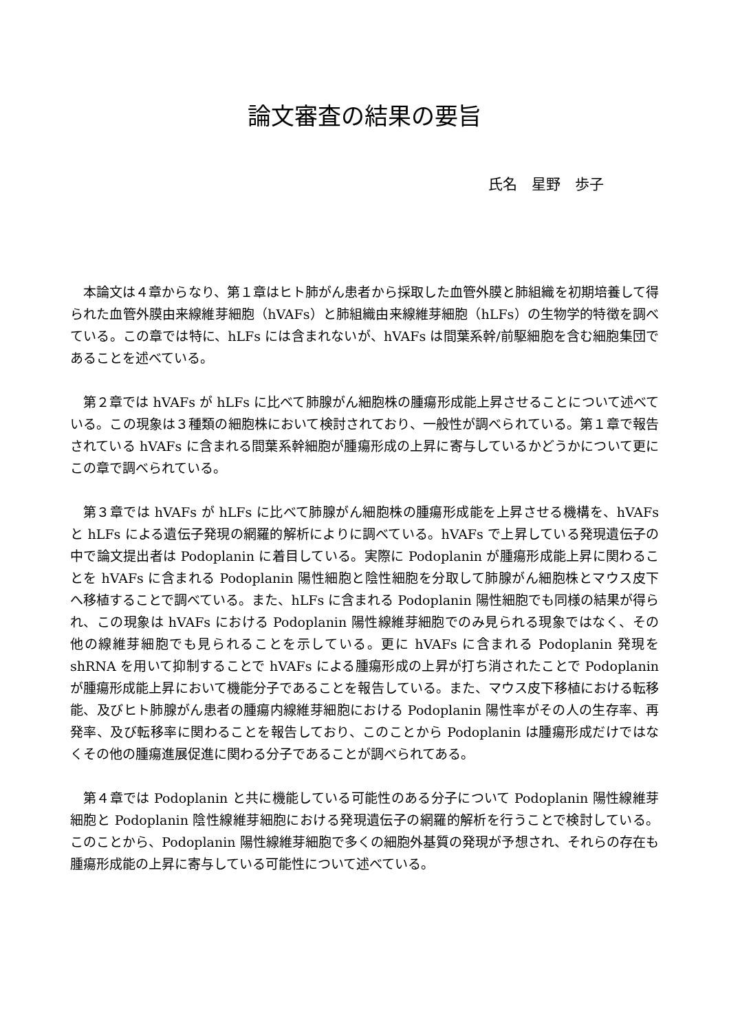論文審査の結果の要旨
氏名　星野　歩子
本論文は４章からなり、第１章はヒト肺がん患者から採取した血管外膜と肺組織を初期培養して得られた血管外膜由来線維芽細胞（hVAFs）と肺組織由来線維芽細胞（hLFs）の生物学的特徴を調べている。この章では特に、hLFs には含まれないが、hVAFs は間葉系幹/前駆細胞を含む細胞集団であることを述べている。
第２章では hVAFs が hLFs に比べて肺腺がん細胞株の腫瘍形成能上昇させることについて述べている。この現象は３種類の細胞株において検討されており、一般性が調べられている。第１章で報告されている hVAFs に含まれる間葉系幹細胞が腫瘍形成の上昇に寄与しているかどうかについて更にこの章で調べられている。
第３章では hVAFs が hLFs に比べて肺腺がん細胞株の腫瘍形成能を上昇させる機構を、hVAFs と hLFs による遺伝子発現の網羅的解析によりに調べている。hVAFs で上昇している発現遺伝子の中で論文提出者は Podoplanin に着目している。実際に Podoplanin が腫瘍形成能上昇に関わることを hVAFs に含まれる Podoplanin 陽性細胞と陰性細胞を分取して肺腺がん細胞株とマウス皮下へ移植することで調べている。また、hLFs に含まれる Podoplanin 陽性細胞でも同様の結果が得られ、この現象は hVAFs における Podoplanin 陽性線維芽細胞でのみ見られる現象ではなく、その他の線維芽細胞でも見られることを示している。更に hVAFs に含まれる Podoplanin 発現を shRNA を用いて抑制することで hVAFs による腫瘍形成の上昇が打ち消されたことで Podoplanin が腫瘍形成能上昇において機能分子であることを報告している。また、マウス皮下移植における転移能、及びヒト肺腺がん患者の腫瘍内線維芽細胞における Podoplanin 陽性率がその人の生存率、再発率、及び転移率に関わることを報告しており、このことから Podoplanin は腫瘍形成だけではなくその他の腫瘍進展促進に関わる分子であることが調べられてある。
第４章では Podoplanin と共に機能している可能性のある分子について Podoplanin 陽性線維芽細胞と Podoplanin 陰性線維芽細胞における発現遺伝子の網羅的解析を行うことで検討している。このことから、Podoplanin 陽性線維芽細胞で多くの細胞外基質の発現が予想され、それらの存在も腫瘍形成能の上昇に寄与している可能性について述べている。